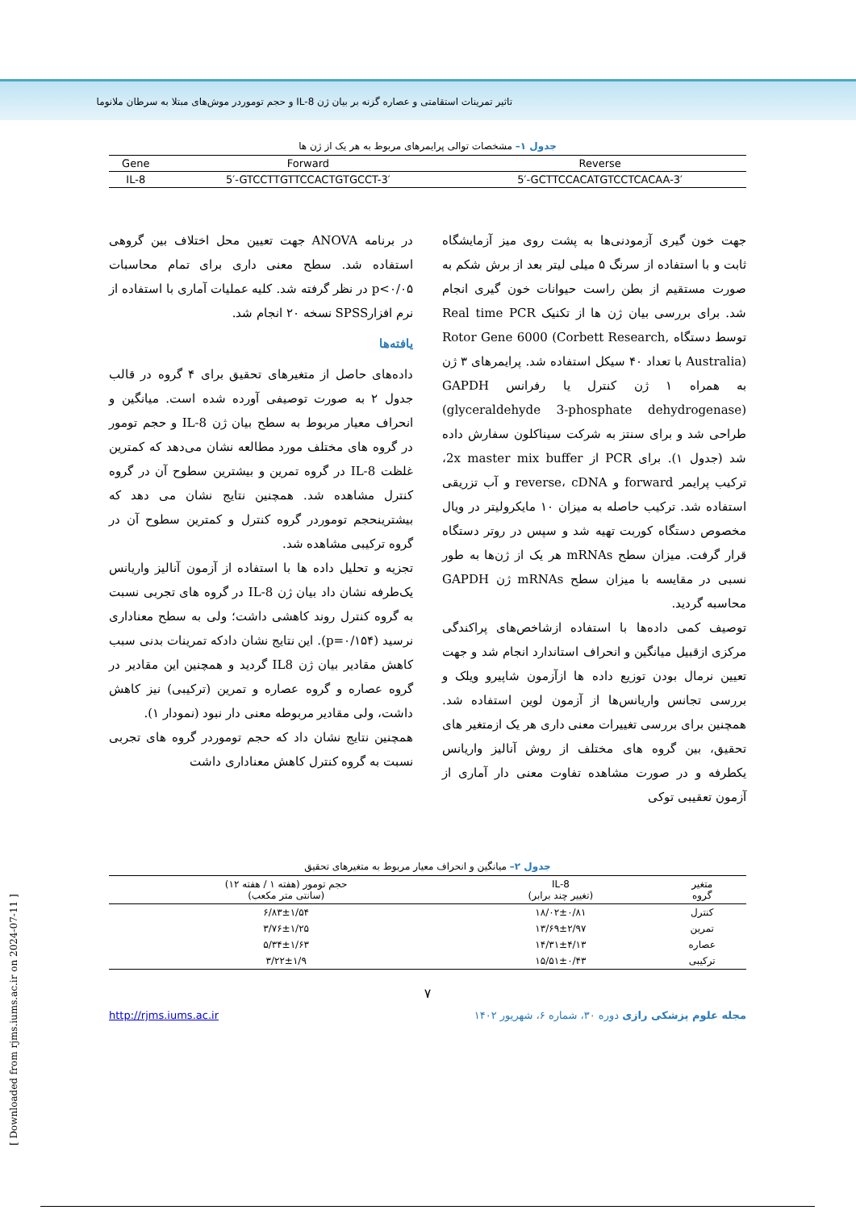تاثیر تمرینات استقامتی و عصاره گزنه بر بیان ژن IL-8 و حجم توموردر موش‌های مبتلا به سرطان ملانوما
جدول ۱– مشخصات توالی پرایمرهای مربوط به هر یک از ژن ها
| Gene | Forward | Reverse |
| --- | --- | --- |
| IL-8 | 5′-GTCCTTGTTCCACTGTGCCT-3′ | 5′-GCTTCCACATGTCCTCACAA-3′ |
جهت خون گیری آزمودنی‌ها به پشت روی میز آزمایشگاه ثابت و با استفاده از سرنگ ۵ میلی لیتر بعد از برش شکم به صورت مستقیم از بطن راست حیوانات خون گیری انجام شد. برای بررسی بیان ژن ها از تکنیک Real time PCR توسط دستگاه Rotor Gene 6000 (Corbett Research, Australia) با تعداد ۴۰ سیکل استفاده شد. پرایمرهای ۳ ژن به همراه ۱ ژن کنترل یا رفرانس GAPDH (glyceraldehyde 3-phosphate dehydrogenase) طراحی شد و برای سنتز به شرکت سیناکلون سفارش داده شد (جدول ۱). برای PCR از 2x master mix buffer، ترکیب پرایمر forward و reverse، cDNA و آب تزریقی استفاده شد. ترکیب حاصله به میزان ۱۰ مایکرولیتر در ویال مخصوص دستگاه کوربت تهیه شد و سپس در روتر دستگاه قرار گرفت. میزان سطح mRNAs هر یک از ژن‌ها به طور نسبی در مقایسه با میزان سطح mRNAs ژن GAPDH محاسبه گردید.
توصیف کمی داده‌ها با استفاده ازشاخص‌های پراکندگی مرکزی ازقبیل میانگین و انحراف استاندارد انجام شد و جهت تعیین نرمال بودن توزیع داده ها ازآزمون شاپیرو ویلک و بررسی تجانس واریانس‌ها از آزمون لوین استفاده شد. همچنین برای بررسی تغییرات معنی داری هر یک ازمتغیر های تحقیق، بین گروه های مختلف از روش آنالیز واریانس یکطرفه و در صورت مشاهده تفاوت معنی دار آماری از آزمون تعقیبی توکی
در برنامه ANOVA جهت تعیین محل اختلاف بین گروهی استفاده شد. سطح معنی داری برای تمام محاسبات p<۰/۰۵ در نظر گرفته شد. کلیه عملیات آماری با استفاده از نرم افزارSPSS نسخه ۲۰ انجام شد.
یافته‌ها
داده‌های حاصل از متغیرهای تحقیق برای ۴ گروه در قالب جدول ۲ به صورت توصیفی آورده شده است. میانگین و انحراف معیار مربوط به سطح بیان ژن IL-8 و حجم تومور در گروه های مختلف مورد مطالعه نشان می‌دهد که کمترین غلظت IL-8 در گروه تمرین و بیشترین سطوح آن در گروه کنترل مشاهده شد. همچنین نتایج نشان می دهد که بیشترینحجم توموردر گروه کنترل و کمترین سطوح آن در گروه ترکیبی مشاهده شد.
تجزیه و تحلیل داده ها با استفاده از آزمون آنالیز واریانس یک‌طرفه نشان داد بیان ژن IL-8 در گروه های تجربی نسبت به گروه کنترل روند کاهشی داشت؛ ولی به سطح معناداری نرسید (p=۰/۱۵۴). این نتایج نشان دادکه تمرینات بدنی سبب کاهش مقادیر بیان ژن IL8 گردید و همچنین این مقادیر در گروه عصاره و گروه عصاره و تمرین (ترکیبی) نیز کاهش داشت، ولی مقادیر مربوطه معنی دار نبود (نمودار ۱).
همچنین نتایج نشان داد که حجم توموردر گروه های تجربی نسبت به گروه کنترل کاهش معناداری داشت
جدول ۲– میانگین و انحراف معیار مربوط به متغیرهای تحقیق
| متغیر گروه | IL-8 (تغییر چند برابر) | حجم تومور (هفته ۱ / هفته ۱۲) (سانتی متر مکعب) |
| --- | --- | --- |
| کنترل | ۱۸/۰۲±۰/۸۱ | ۶/۸۳±۱/۵۴ |
| تمرین | ۱۳/۶۹±۲/۹۷ | ۳/۷۶±۱/۲۵ |
| عصاره | ۱۴/۳۱±۴/۱۳ | ۵/۳۴±۱/۶۳ |
| ترکیبی | ۱۵/۵۱±۰/۴۳ | ۳/۲۲±۱/۹ |
۷
مجله علوم پزشکی رازی دوره ۳۰، شماره ۶، شهریور ۱۴۰۲ http://rjms.iums.ac.ir
[ Downloaded from rjms.iums.ac.ir on 2024-07-11 ]